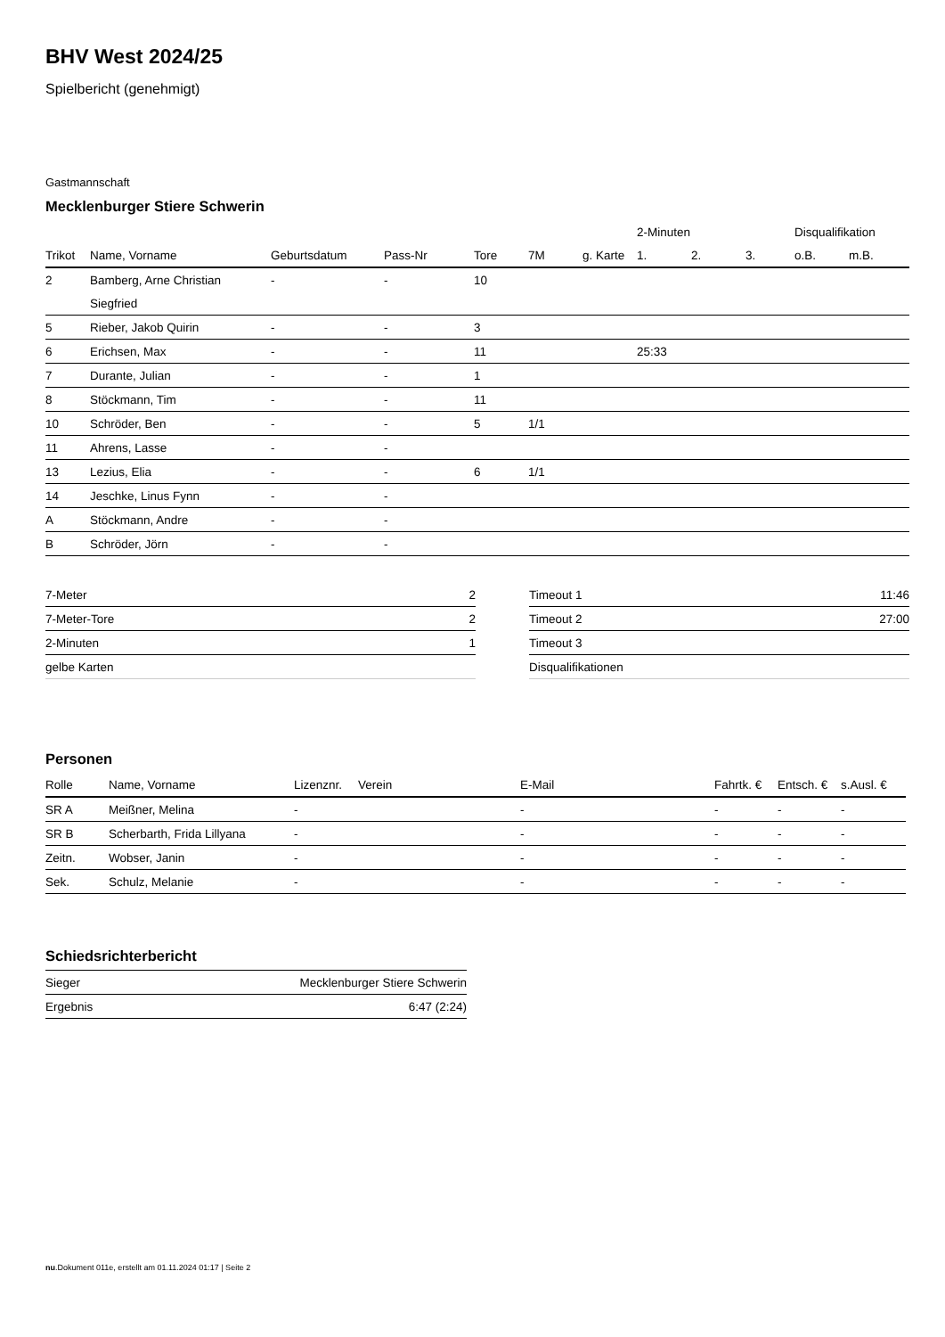BHV West 2024/25
Spielbericht (genehmigt)
Gastmannschaft
Mecklenburger Stiere Schwerin
| | | | | | | | 2-Minuten | | | Disqualifikation | |
| --- | --- | --- | --- | --- | --- | --- | --- | --- | --- | --- | --- |
| Trikot | Name, Vorname | Geburtsdatum | Pass-Nr | Tore | 7M | g. Karte | 1. | 2. | 3. | o.B. | m.B. |
| 2 | Bamberg, Arne Christian | - | - | 10 | | | | | | | |
| | Siegfried | | | | | | | | | | |
| 5 | Rieber, Jakob Quirin | - | - | 3 | | | | | | | |
| 6 | Erichsen, Max | - | - | 11 | | | 25:33 | | | | |
| 7 | Durante, Julian | - | - | 1 | | | | | | | |
| 8 | Stöckmann, Tim | - | - | 11 | | | | | | | |
| 10 | Schröder, Ben | - | - | 5 | 1/1 | | | | | | |
| 11 | Ahrens, Lasse | - | - | | | | | | | | |
| 13 | Lezius, Elia | - | - | 6 | 1/1 | | | | | | |
| 14 | Jeschke, Linus Fynn | - | - | | | | | | | | |
| A | Stöckmann, Andre | - | - | | | | | | | | |
| B | Schröder, Jörn | - | - | | | | | | | | |
| 7-Meter | 2 |
| 7-Meter-Tore | 2 |
| 2-Minuten | 1 |
| gelbe Karten | |
| Timeout 1 | 11:46 |
| Timeout 2 | 27:00 |
| Timeout 3 | |
| Disqualifikationen | |
Personen
| Rolle | Name, Vorname | Lizenznr. | Verein | E-Mail | Fahrtk. € | Entsch. € | s.Ausl. € |
| --- | --- | --- | --- | --- | --- | --- | --- |
| SR A | Meißner, Melina | - | | - | - | - | - |
| SR B | Scherbarth, Frida Lillyana | - | | - | - | - | - |
| Zeitn. | Wobser, Janin | - | | - | - | - | - |
| Sek. | Schulz, Melanie | - | | - | - | - | - |
Schiedsrichterbericht
| Sieger | Mecklenburger Stiere Schwerin |
| Ergebnis | 6:47 (2:24) |
nu.Dokument 011e, erstellt am 01.11.2024 01:17 | Seite 2